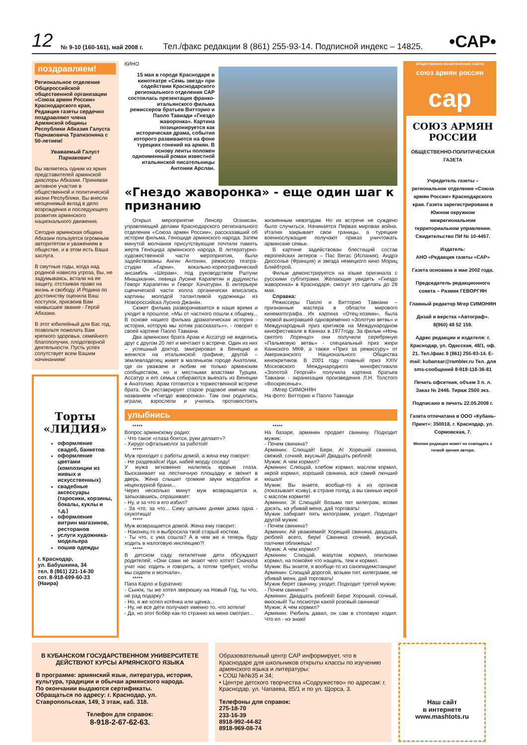12 № 9-10 (160-161), май 2008 г. Тел./факс редакции 8 (861) 255-93-14. Подписной индекс – 14825. •САР•
поздравляем!
Региональное отделение Общероссийской общественной организации «Союза армян России» Краснодарского края, Редакция газеты сердечно поздравляют члена Армянской общины Республики Абхазия Галуста Парнаковича Трапизоняна с 50-летием!
Уважаемый Галуст Парнакович!
Вы являетесь одним из ярких представителей армянской диаспоры Абхазии. Принимая активное участие в общественной и политической жизни Республики, Вы внесли неоценимый вклад в дело возрождения и последующего развития армянского национального движения.
Сегодня армянская община Абхазии пользуется огромным авторитетом и уважением в обществе, и в этом есть Ваша заслуга.
В смутные годы, когда над родиной нависла угроза, Вы, не задумываясь, встали на ее защиту, отстаивая право на жизнь и свободу. И Родина по достоинству оценила Ваш поступок, присвоив Вам наивысшее звание - Герой Абхазии.
В этот юбилейный для Вас год, позвольте пожелать Вам крепкого здоровья, семейного благополучия, плодотворной деятельности. Пусть успех сопутствует всем Вашим начинаниям!
Торты «ЛИДИЯ»
оформление свадеб, банкетов
оформление цветами (композиции из живых и искусственных)
свадебные аксессуары (таросики, корзины, бокалы, куклы и т.д.)
оформление витрин магазинов, ресторанов
услуги художника-модельера
пошив одежды
г. Краснодар,
ул. Бабушкина, 34
тел. 8 (861) 221-14-30
сот. 8-918-699-60-33
(Наира)
КИНО
15 мая в городе Краснодаре в кинотеатре «Семь звезд» при содействии Краснодарского регионального отделения САР состоялась презентация франко-итальянского фильма режиссеров братьев Витторио и Паоло Тавиади «Гнездо жаворонка». Картина позиционируется как историческая драма, события которого развиваются на фоне турецких гонений на армян. В основу ленты положен одноименный роман известной итальянской писательницы Антонии Арслан.
«Гнездо жаворонка» - еще один шаг к признанию
Открыл мероприятие Ленсер Оганисян, управляющий делами Краснодарского регионального отделения «Союза армян России», рассказавший об истории фильма, Геноциде армянского народа. Затем минутой молчания присутствующие почтили память жертв Геноцида армянского народа. В литературно-художественной части мероприятия, были задействованы Ангин Антонян, режиссер театра-студии «Гарни», вокально-хореографический ансамбль «Шерам», под руководством Рштуни Мнацаканян, певица Лусине Карапетян и дудукисты Геворг Карапетян и Геворг Хачатурян. В интерьере сценической части холла органически вписались картины молодой талантливой художницы из Новороссийска Лусинэ Джанян.
Сюжет фильма разворачивается в наше время и уходит в прошлое. «Мы от частного пошли к общему... В основе нашего фильма драматическая история - история, которую мы хотим рассказать»», - говорит о своей картине Паоло Тавиани.
Два армянских брата Арам и Ассатур не виделись друг с другом 20 лет и мечтают о встрече. Один из них – успешный доктор, эмигрировал в Венецию и женился на итальянской графине, другой – землевладелец живет в маленьком городе Анатолии, где он уважаем и любим не только армянским сообществом, но и местными властями Турции. Ассатур и его семья собираются выехать из Венеции в Анатолию. Арам готовится к торжественной встрече брата. Он реставрирует старое родовое имение под названием «Гнездо жаворонка». Там они родились, играли, взрослели и учились противостоять жизненным невзгодам. Но их встрече не суждено было случиться. Начинается Первая мировая война. Италия закрывает свои границы, а турецкие военнослужащие получают приказ уничтожать армянские семьи.
В картине задействован блестящий состав европейских актеров – Пас Вегас (Испания), Андрэ Дюссолье (Франция) и звезда немецкого кино Мориц Бляйбтрой.
Фильм демонстрируется на языке оригинала с русскими субтитрами. Желающие увидеть «Гнездо жаворонка» в Краснодаре, смогут это сделать до 28 мая.
Справка:
Режиссеры Паоло и Витторио Тавиани – признанные мастера в области мирового кинематографа. Их картина «Отец-хозяин», была первой выигравшей одновременно «Золотую ветвь» и Международный приз критиков на Международном кинофестивале в Каннах в 1977году. За фильм «Ночь святого Лоренцо» они получили серебряную «Пальмовую ветвь» - специальный приз жюри Каннского МКФ, а также «Приз за режиссуру» от Американского Национального Общества кинокритиков. В 2001 году главный приз XXIV Московского Международного кинофестиваля «Золотой Георгий» получила картина братьев Тавиани - экранизация произведения Л.Н. Толстого «Воскресенье».
//Мгер СИМОНЯН
На фото: Витторио и Паоло Тавиади
улыбнись
*****
Вопрос армянскому радио:
- Что такое «глаза боятся, руки делают»?
- Хирург-офтальмолог за работой!
*****
Муж приходит с работы домой, а жена ему говорит:
- Не раздевайся! Иди, набей морду соседу!
У мужа мгновенно налились кровью глаза. Выскакивает на лестничную площадку и звонит в дверь. Жена слышит громкие звуки мордобоя и нецензурной брани...
Через несколько минут муж возвращается и, запыхавшись, спрашивает:
- Ну, и за что я его избил?
- За что, за что... Сижу целыми днями дома одна - скукотища!
*****
Муж возвращается домой. Жена ему говорит:
- Наконец-то я выбросила твой старый костюм.
- Ты что, с ума сошла? А в чем же я теперь буду ходить в налоговую инспекцию?!
*****
В детском саду пятилетние дети обсуждают родителей: «Они сами не знают чего хотят! Сначала учат нас ходить и говорить, а потом требуют, чтобы мы сидели и молчали».
*****
Папа Карло и Буратино:
- Сынок, ты же хотел зверюшку на Новый Год, ты что, не рад подарку?
- Но, я же хотел котёнка или щенка...
- Ну, не все дети получают именно то, что хотели!
- Да, но этот бобёр как-то странно на меня смотрит...
*****
На базаре, армянин продает свинину. Подходит мужик:
- Почем свинина?
Армянин: Слющай! Бери, А! Хореший свинина, свежий, сочний, вкусный! Двадцать рюблей!
Мужик: А чем кормил?
Армянин: Слющай, хлебом кормил, маслом кормил, икрой кормил, хороший свинина, все самий лючший кюшал!
Мужик: Вы знаете, вообще-то я из органов (показывает ксиву), в стране голод, а вы свинью икрой с маслом кормите!
Армянин: Э! Слющай! Возьми пят килеграм, возми дэсять, нэ убивай меня, дай торговать!
Мужик забирает пять килограмм, уходит. Подходит другой мужик:
- Почем свинина?
Армянин: Ай уважяемий! Хорещий свинина, двадцать рюблей всего, бери! Свинина сочний, вкусный, палчики оближешь!
Мужик: А чем кормил?
Армянин: Слющай, мазутом кормил, опилками кормил, на помойке что нащель, тем и кормил.
Мужик: Вы знаете, я вообще-то из санэпидемстанции!
Армянин: Слющай дорогой, возьми пят, килеграмм, не убивай меня, дай торговать!
Мужик берет свинину, уходит. Подходит третий мужик:
- Почем свинина?
Армянин: Двадцать рюблей! Бери! Хороший, сочный, вкюсный! Ты посмотри какой розовый свинина!
Мужик: А чем кормил?
Армянин: Рюбиль давал, он сам в столовую ходил. Что ел - нэ знаю!
общественно-политическая газета
союз армян россии
сар
СОЮЗ АРМЯН РОССИИ
ОБЩЕСТВЕННО-ПОЛИТИЧЕСКАЯ ГАЗЕТА
Учредитель газеты – региональное отделение «Союза армян России» Краснодарского края. Газета зарегистрирована в Южном окружном межрегиональном территориальном управлении. Свидетельство ПИ № 10-4457.
Издатель:
АНО «Редакция газеты «САР»
Газета основана в мае 2002 года.
Председатель редакционного совета – Размик ГЕВОРГЯН
Главный редактор Мгер СИМОНЯН
Дизай и верстка «Автограф». 8(960) 48 52 159.
Адрес редакции и издателя: г. Краснодар, ул. Одесская, 48/1, оф. 21. Тел./факс 8 (861) 255-93-14. E-mail: kubansar@rambler.ru Тел. для sms-сообщений 8-918-118-36-81
Печать офсетная, объем 3 п. л. Заказ № 2446. Тираж 2500 экз.
Подписано в печать 22.05.2008 г.
Газета отпечатана в ООО «Кубань-Принт»: 350018, г. Краснодар, ул. Сормовская, 7.
Мнение редакции может не совпадать с точкой зрения автора.
В КУБАНСКОМ ГОСУДАРСТВЕННОМ УНИВЕРСИТЕТЕ ДЕЙСТВУЮТ КУРСЫ АРМЯНСКОГО ЯЗЫКА
В программе: армянский язык, литература, история, культура, традиции и обычаи армянского народа.
По окончании выдаются сертификаты.
Обращаться по адресу: г. Краснодар, ул. Ставропольская, 149, 3 этаж, каб. 318.
Телефон для справок:
8-918-2-67-62-63.
Образовательный центр САР информирует, что в Краснодаре для школьников открыты классы по изучению армянского языка и литературы:
• СОШ №№35 и 34;
• Центре детского творчества «Содружество» по адресам: г. Краснодар, ул. Чапаева, 85/1 и по ул. Щорса, 3.
Телефоны для справок:
275-18-70
233-16-39
8918-992-44-82
8918-969-08-74
Наш сайт
в интернете
www.mashtots.ru